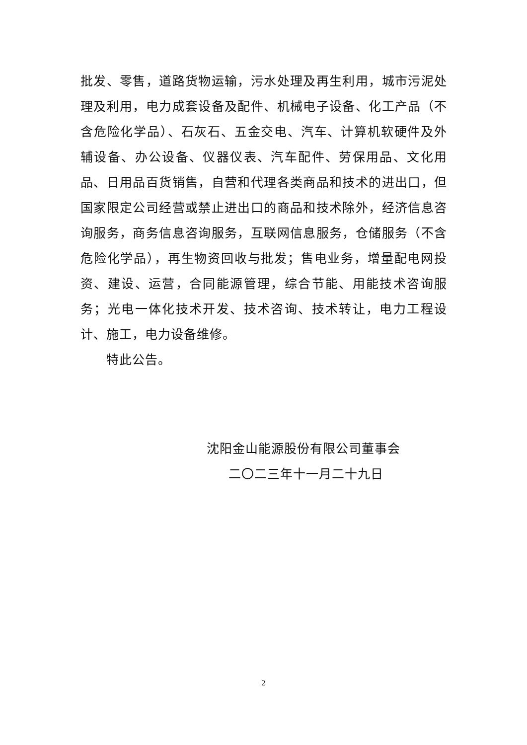批发、零售，道路货物运输，污水处理及再生利用，城市污泥处理及利用，电力成套设备及配件、机械电子设备、化工产品（不含危险化学品）、石灰石、五金交电、汽车、计算机软硬件及外辅设备、办公设备、仪器仪表、汽车配件、劳保用品、文化用品、日用品百货销售，自营和代理各类商品和技术的进出口，但国家限定公司经营或禁止进出口的商品和技术除外，经济信息咨询服务，商务信息咨询服务，互联网信息服务，仓储服务（不含危险化学品），再生物资回收与批发；售电业务，增量配电网投资、建设、运营，合同能源管理，综合节能、用能技术咨询服务；光电一体化技术开发、技术咨询、技术转让，电力工程设计、施工，电力设备维修。
特此公告。
沈阳金山能源股份有限公司董事会
二〇二三年十一月二十九日
2